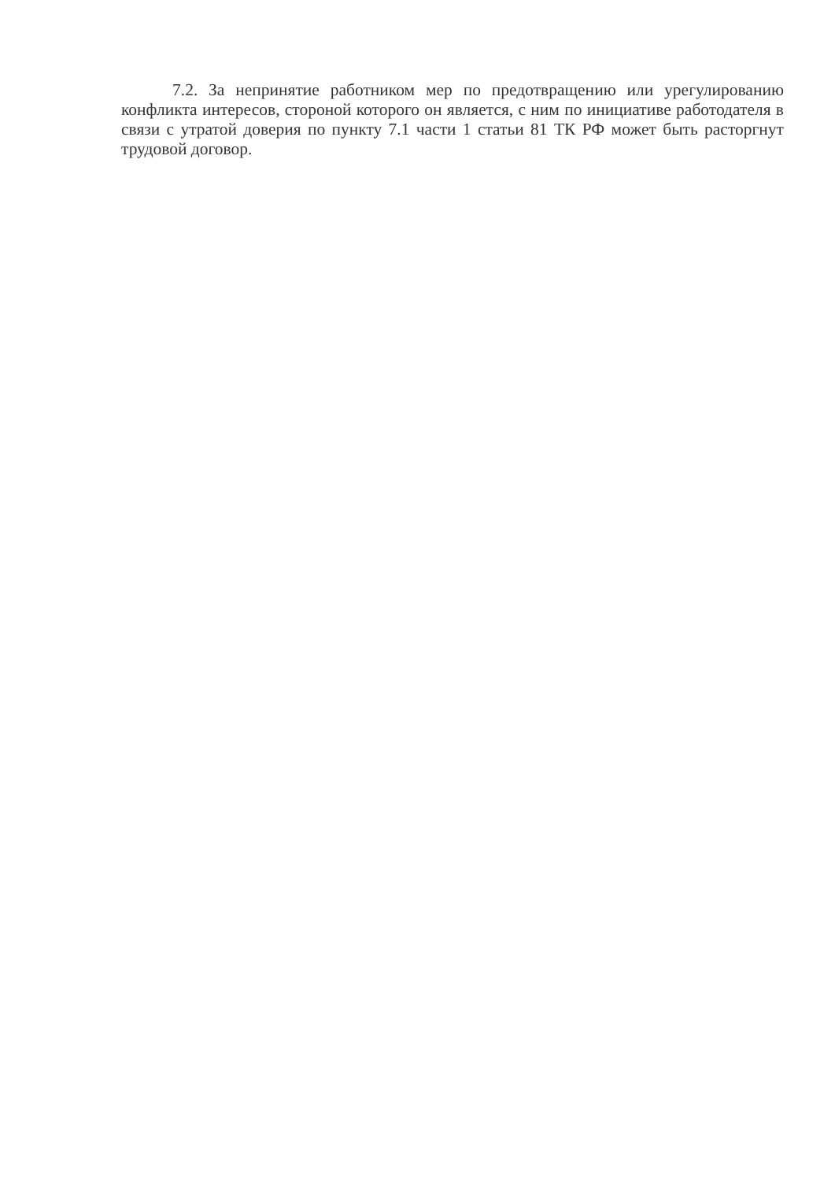7.2. За непринятие работником мер по предотвращению или урегулированию конфликта интересов, стороной которого он является, с ним по инициативе работодателя в связи с утратой доверия по пункту 7.1 части 1 статьи 81 ТК РФ может быть расторгнут трудовой договор.